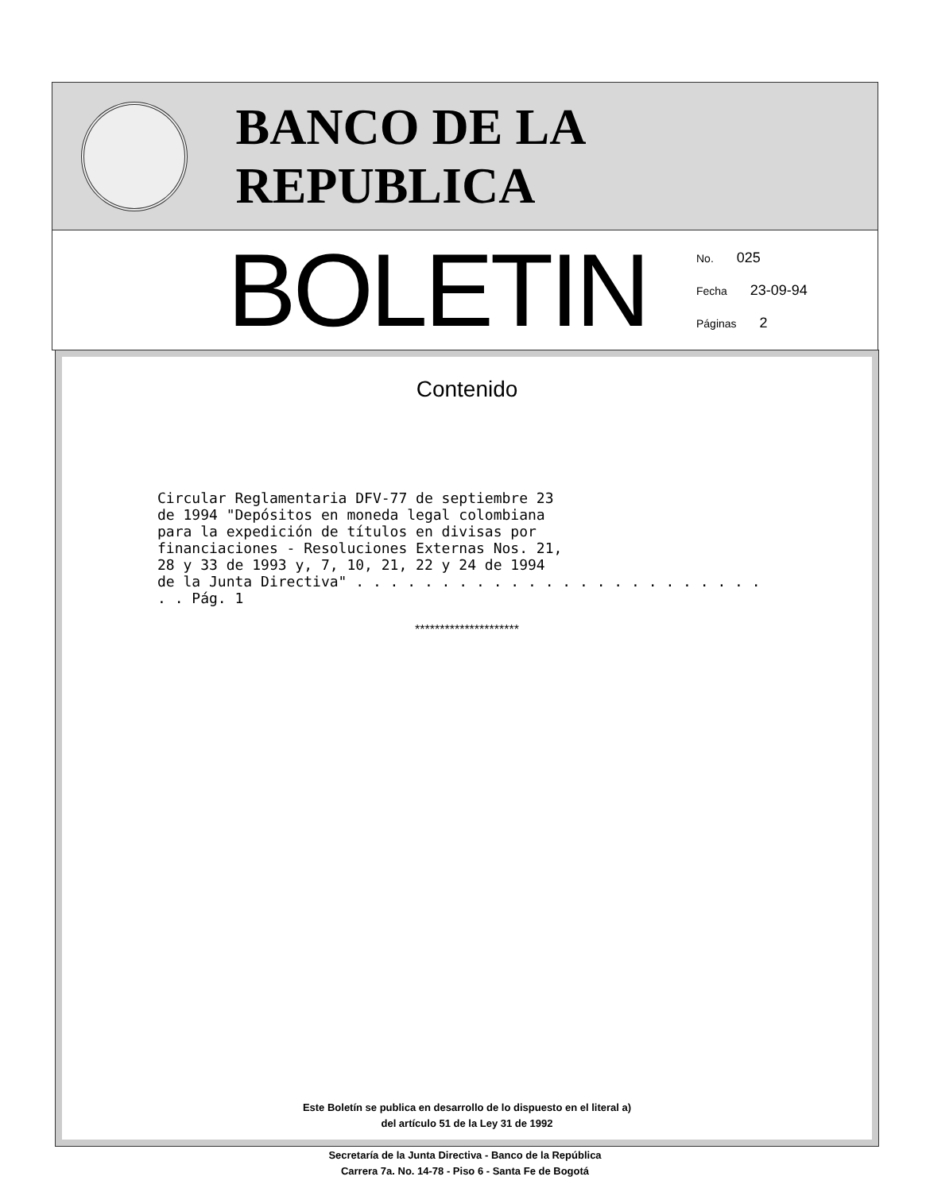BANCO DE LA REPUBLICA
BOLETIN
No. 025
Fecha 23-09-94
Páginas 2
Contenido
Circular Reglamentaria DFV-77 de septiembre 23
de 1994 "Depósitos en moneda legal colombiana
para la expedición de títulos en divisas por
financiaciones - Resoluciones Externas Nos. 21,
28 y 33 de 1993 y, 7, 10, 21, 22 y 24 de 1994
de la Junta Directiva" . . . . . . . . . . . . . . . . . . . . . . . . . . Pág. 1
*********************
Este Boletín se publica en desarrollo de lo dispuesto en el literal a)
del artículo 51 de la Ley 31 de 1992
Secretaría de la Junta Directiva - Banco de la República
Carrera 7a. No. 14-78 - Piso 6 - Santa Fe de Bogotá